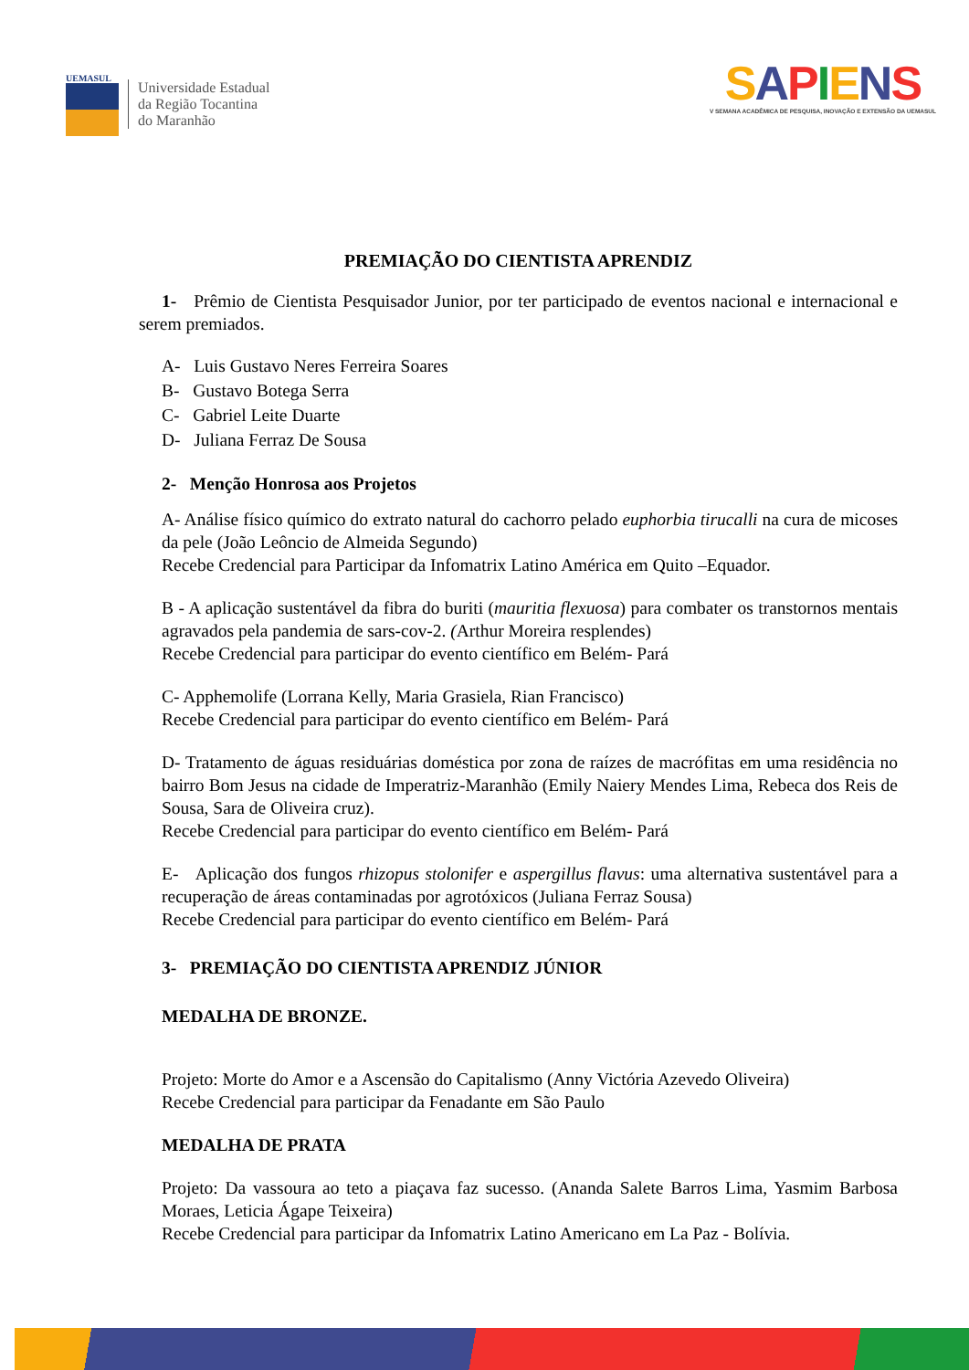UEMASUL
Universidade Estadual
da Região Tocantina
do Maranhão
SAPIENS
V SEMANA ACADÊMICA DE PESQUISA, INOVAÇÃO E EXTENSÃO DA UEMASUL
PREMIAÇÃO DO CIENTISTA APRENDIZ
1- Prêmio de Cientista Pesquisador Junior, por ter participado de eventos nacional e internacional e serem premiados.
A- Luis Gustavo Neres Ferreira Soares
B- Gustavo Botega Serra
C- Gabriel Leite Duarte
D- Juliana Ferraz De Sousa
2- Menção Honrosa aos Projetos
A- Análise físico químico do extrato natural do cachorro pelado euphorbia tirucalli na cura de micoses da pele (João Leôncio de Almeida Segundo)
Recebe Credencial para Participar da Infomatrix Latino América em Quito –Equador.
B - A aplicação sustentável da fibra do buriti (mauritia flexuosa) para combater os transtornos mentais agravados pela pandemia de sars-cov-2. (Arthur Moreira resplendes)
Recebe Credencial para participar do evento científico em Belém- Pará
C- Apphemolife (Lorrana Kelly, Maria Grasiela, Rian Francisco)
Recebe Credencial para participar do evento científico em Belém- Pará
D- Tratamento de águas residuárias doméstica por zona de raízes de macrófitas em uma residência no bairro Bom Jesus na cidade de Imperatriz-Maranhão (Emily Naiery Mendes Lima, Rebeca dos Reis de Sousa, Sara de Oliveira cruz).
Recebe Credencial para participar do evento científico em Belém- Pará
E- Aplicação dos fungos rhizopus stolonifer e aspergillus flavus: uma alternativa sustentável para a recuperação de áreas contaminadas por agrotóxicos (Juliana Ferraz Sousa)
Recebe Credencial para participar do evento científico em Belém- Pará
3- PREMIAÇÃO DO CIENTISTA APRENDIZ JÚNIOR
MEDALHA DE BRONZE.
Projeto: Morte do Amor e a Ascensão do Capitalismo (Anny Victória Azevedo Oliveira)
Recebe Credencial para participar da Fenadante em São Paulo
MEDALHA DE PRATA
Projeto: Da vassoura ao teto a piaçava faz sucesso. (Ananda Salete Barros Lima, Yasmim Barbosa Moraes, Leticia Ágape Teixeira)
Recebe Credencial para participar da Infomatrix Latino Americano em La Paz - Bolívia.